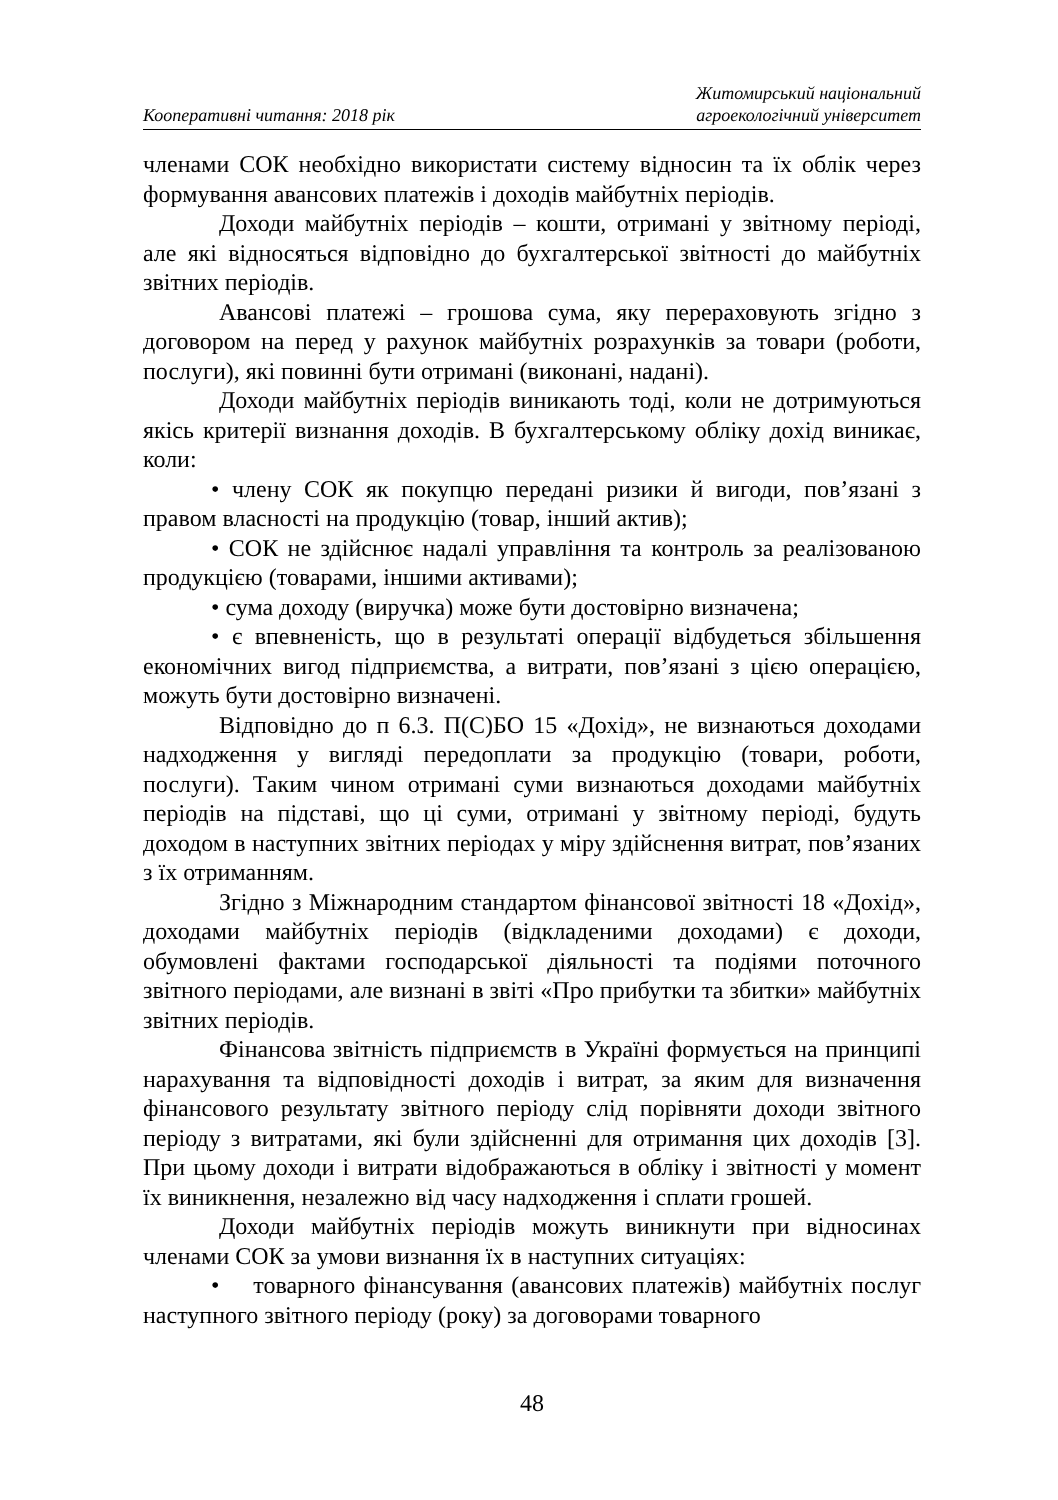Кооперативні читання: 2018 рік
Житомирський національний
агроекологічний університет
членами СОК необхідно використати систему відносин та їх облік через формування авансових платежів і доходів майбутніх періодів.
Доходи майбутніх періодів – кошти, отримані у звітному періоді, але які відносяться відповідно до бухгалтерської звітності до майбутніх звітних періодів.
Авансові платежі – грошова сума, яку перераховують згідно з договором на перед у рахунок майбутніх розрахунків за товари (роботи, послуги), які повинні бути отримані (виконані, надані).
Доходи майбутніх періодів виникають тоді, коли не дотримуються якісь критерії визнання доходів. В бухгалтерському обліку дохід виникає, коли:
• члену СОК як покупцю передані ризики й вигоди, пов’язані з правом власності на продукцію (товар, інший актив);
• СОК не здійснює надалі управління та контроль за реалізованою продукцією (товарами, іншими активами);
• сума доходу (виручка) може бути достовірно визначена;
• є впевненість, що в результаті операції відбудеться збільшення економічних вигод підприємства, а витрати, пов’язані з цією операцією, можуть бути достовірно визначені.
Відповідно до п 6.3. П(С)БО 15 «Дохід», не визнаються доходами надходження у вигляді передоплати за продукцію (товари, роботи, послуги). Таким чином отримані суми визнаються доходами майбутніх періодів на підставі, що ці суми, отримані у звітному періоді, будуть доходом в наступних звітних періодах у міру здійснення витрат, пов’язаних з їх отриманням.
Згідно з Міжнародним стандартом фінансової звітності 18 «Дохід», доходами майбутніх періодів (відкладеними доходами) є доходи, обумовлені фактами господарської діяльності та подіями поточного звітного періодами, але визнані в звіті «Про прибутки та збитки» майбутніх звітних періодів.
Фінансова звітність підприємств в Україні формується на принципі нарахування та відповідності доходів і витрат, за яким для визначення фінансового результату звітного періоду слід порівняти доходи звітного періоду з витратами, які були здійсненні для отримання цих доходів [3]. При цьому доходи і витрати відображаються в обліку і звітності у момент їх виникнення, незалежно від часу надходження і сплати грошей.
Доходи майбутніх періодів можуть виникнути при відносинах членами СОК за умови визнання їх в наступних ситуаціях:
• товарного фінансування (авансових платежів) майбутніх послуг наступного звітного періоду (року) за договорами товарного
48